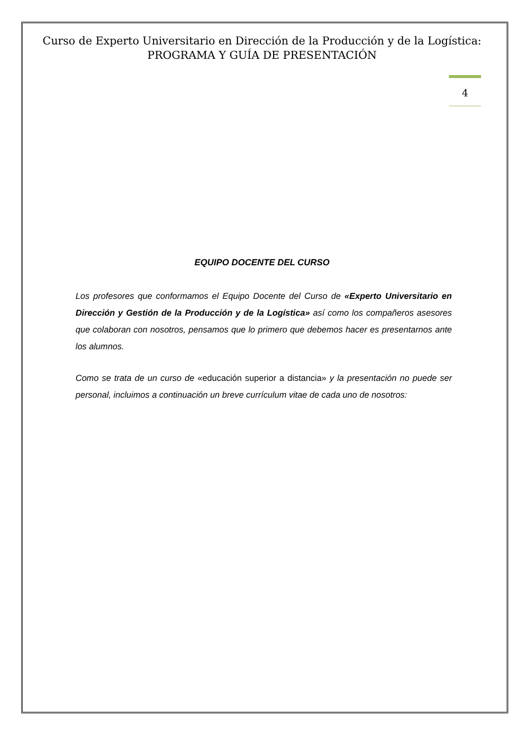Curso de Experto Universitario en Dirección de la Producción y de la Logística: PROGRAMA Y GUÍA DE PRESENTACIÓN
4
EQUIPO DOCENTE DEL CURSO
Los profesores que conformamos el Equipo Docente del Curso de «Experto Universitario en Dirección y Gestión de la Producción y de la Logística» así como los compañeros asesores que colaboran con nosotros, pensamos que lo primero que debemos hacer es presentarnos ante los alumnos.
Como se trata de un curso de «educación superior a distancia» y la presentación no puede ser personal, incluimos a continuación un breve currículum vitae de cada uno de nosotros: